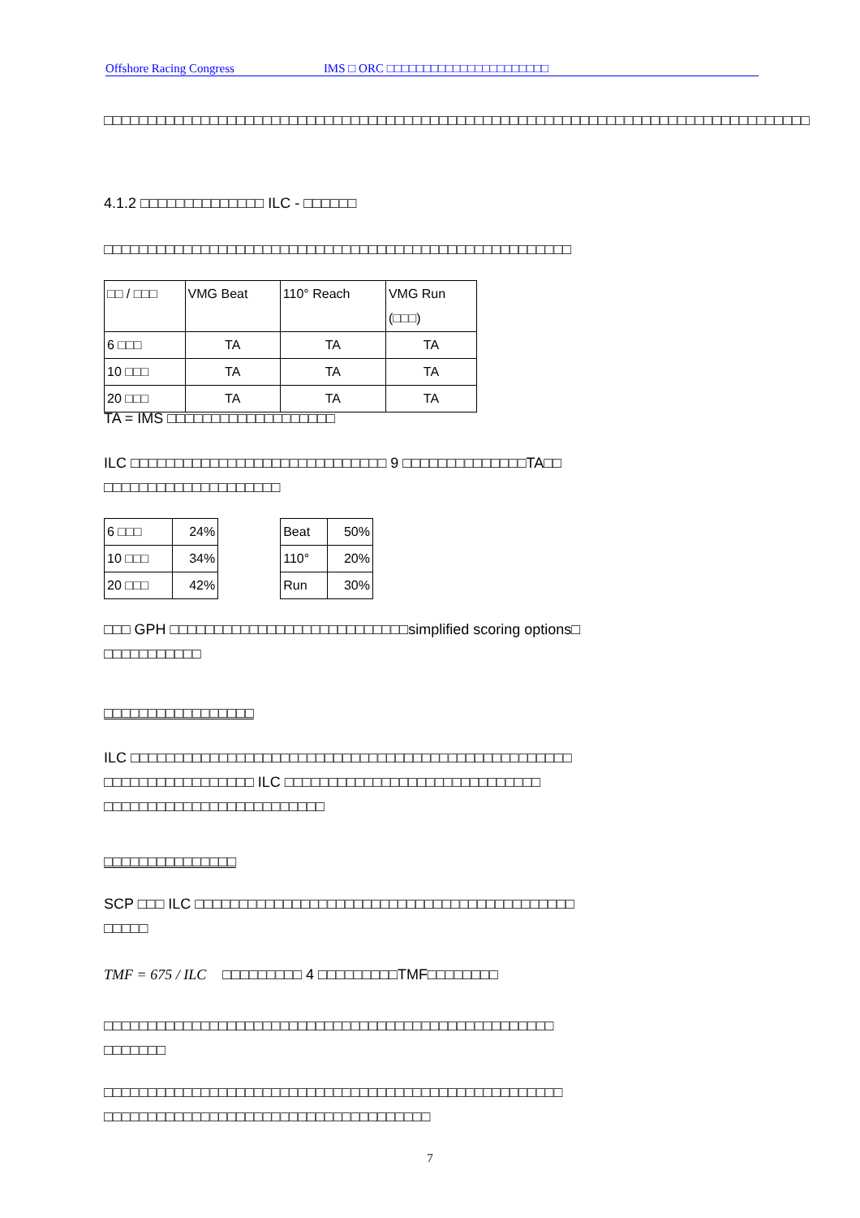Offshore Racing Congress IMS □ ORC □□□□□□□□□□□□□□□□□□□□□□
□□□□□□□□□□□□□□□□□□□□□□□□□□□□□□□□□□□□□□□□□□□□□□□□□□□□□□□□□□□□□□□□□□□□□□□□□□□□□□□□
4.1.2 □□□□□□□□□□□□□□ ILC - □□□□□□
□□□□□□□□□□□□□□□□□□□□□□□□□□□□□□□□□□□□□□□□□□□□□□□□□□□□□
| □□ / □□□ | VMG Beat | 110° Reach | VMG Run (□□□) |
| 6 □□□ | TA | TA | TA |
| 10 □□□ | TA | TA | TA |
| 20 □□□ | TA | TA | TA |
TA = IMS □□□□□□□□□□□□□□□□□□□
ILC □□□□□□□□□□□□□□□□□□□□□□□□□□□□□ 9 □□□□□□□□□□□□□□TA□□
□□□□□□□□□□□□□□□□□□□□
| 6 □□□ | 24% | | Beat | 50% |
| 10 □□□ | 34% | | 110° | 20% |
| 20 □□□ | 42% | | Run | 30% |
□□□ GPH □□□□□□□□□□□□□□□□□□□□□□□□□□□simplified scoring options□
□□□□□□□□□□□
□□□□□□□□□□□□□□□□□
ILC □□□□□□□□□□□□□□□□□□□□□□□□□□□□□□□□□□□□□□□□□□□□□□□□□□
□□□□□□□□□□□□□□□□□ ILC □□□□□□□□□□□□□□□□□□□□□□□□□□□□□
□□□□□□□□□□□□□□□□□□□□□□□□□
□□□□□□□□□□□□□□□
SCP □□□ ILC □□□□□□□□□□□□□□□□□□□□□□□□□□□□□□□□□□□□□□□□□□□
□□□□□
TMF = 675 / ILC □□□□□□□□□ 4 □□□□□□□□□TMF□□□□□□□□
□□□□□□□□□□□□□□□□□□□□□□□□□□□□□□□□□□□□□□□□□□□□□□□□□□□
□□□□□□□
□□□□□□□□□□□□□□□□□□□□□□□□□□□□□□□□□□□□□□□□□□□□□□□□□□□□
□□□□□□□□□□□□□□□□□□□□□□□□□□□□□□□□□□□□□
7